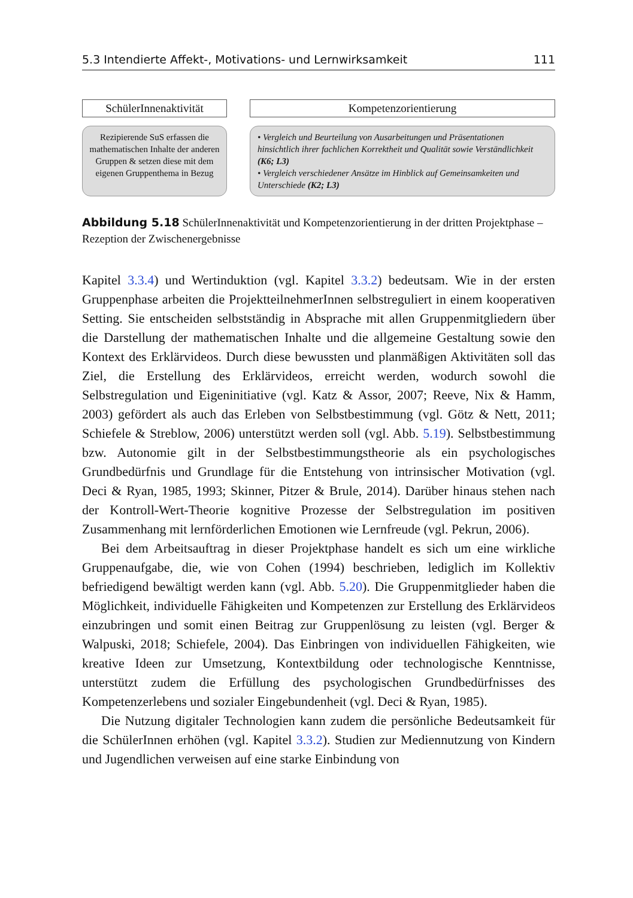5.3 Intendierte Affekt-, Motivations- und Lernwirksamkeit 111
SchülerInnenaktivität
Rezipierende SuS erfassen die mathematischen Inhalte der anderen Gruppen & setzen diese mit dem eigenen Gruppenthema in Bezug
Kompetenzorientierung
• Vergleich und Beurteilung von Ausarbeitungen und Präsentationen hinsichtlich ihrer fachlichen Korrektheit und Qualität sowie Verständlichkeit (K6; L3)
• Vergleich verschiedener Ansätze im Hinblick auf Gemeinsamkeiten und Unterschiede (K2; L3)
Abbildung 5.18 SchülerInnenaktivität und Kompetenzorientierung in der dritten Projektphase – Rezeption der Zwischenergebnisse
Kapitel 3.3.4) und Wertinduktion (vgl. Kapitel 3.3.2) bedeutsam. Wie in der ersten Gruppenphase arbeiten die ProjektteilnehmerInnen selbstreguliert in einem kooperativen Setting. Sie entscheiden selbstständig in Absprache mit allen Gruppenmitgliedern über die Darstellung der mathematischen Inhalte und die allgemeine Gestaltung sowie den Kontext des Erklärvideos. Durch diese bewussten und planmäßigen Aktivitäten soll das Ziel, die Erstellung des Erklärvideos, erreicht werden, wodurch sowohl die Selbstregulation und Eigeninitiative (vgl. Katz & Assor, 2007; Reeve, Nix & Hamm, 2003) gefördert als auch das Erleben von Selbstbestimmung (vgl. Götz & Nett, 2011; Schiefele & Streblow, 2006) unterstützt werden soll (vgl. Abb. 5.19). Selbstbestimmung bzw. Autonomie gilt in der Selbstbestimmungstheorie als ein psychologisches Grundbedürfnis und Grundlage für die Entstehung von intrinsischer Motivation (vgl. Deci & Ryan, 1985, 1993; Skinner, Pitzer & Brule, 2014). Darüber hinaus stehen nach der Kontroll-Wert-Theorie kognitive Prozesse der Selbstregulation im positiven Zusammenhang mit lernförderlichen Emotionen wie Lernfreude (vgl. Pekrun, 2006).
Bei dem Arbeitsauftrag in dieser Projektphase handelt es sich um eine wirkliche Gruppenaufgabe, die, wie von Cohen (1994) beschrieben, lediglich im Kollektiv befriedigend bewältigt werden kann (vgl. Abb. 5.20). Die Gruppenmitglieder haben die Möglichkeit, individuelle Fähigkeiten und Kompetenzen zur Erstellung des Erklärvideos einzubringen und somit einen Beitrag zur Gruppenlösung zu leisten (vgl. Berger & Walpuski, 2018; Schiefele, 2004). Das Einbringen von individuellen Fähigkeiten, wie kreative Ideen zur Umsetzung, Kontextbildung oder technologische Kenntnisse, unterstützt zudem die Erfüllung des psychologischen Grundbedürfnisses des Kompetenzerlebens und sozialer Eingebundenheit (vgl. Deci & Ryan, 1985).
Die Nutzung digitaler Technologien kann zudem die persönliche Bedeutsamkeit für die SchülerInnen erhöhen (vgl. Kapitel 3.3.2). Studien zur Mediennutzung von Kindern und Jugendlichen verweisen auf eine starke Einbindung von